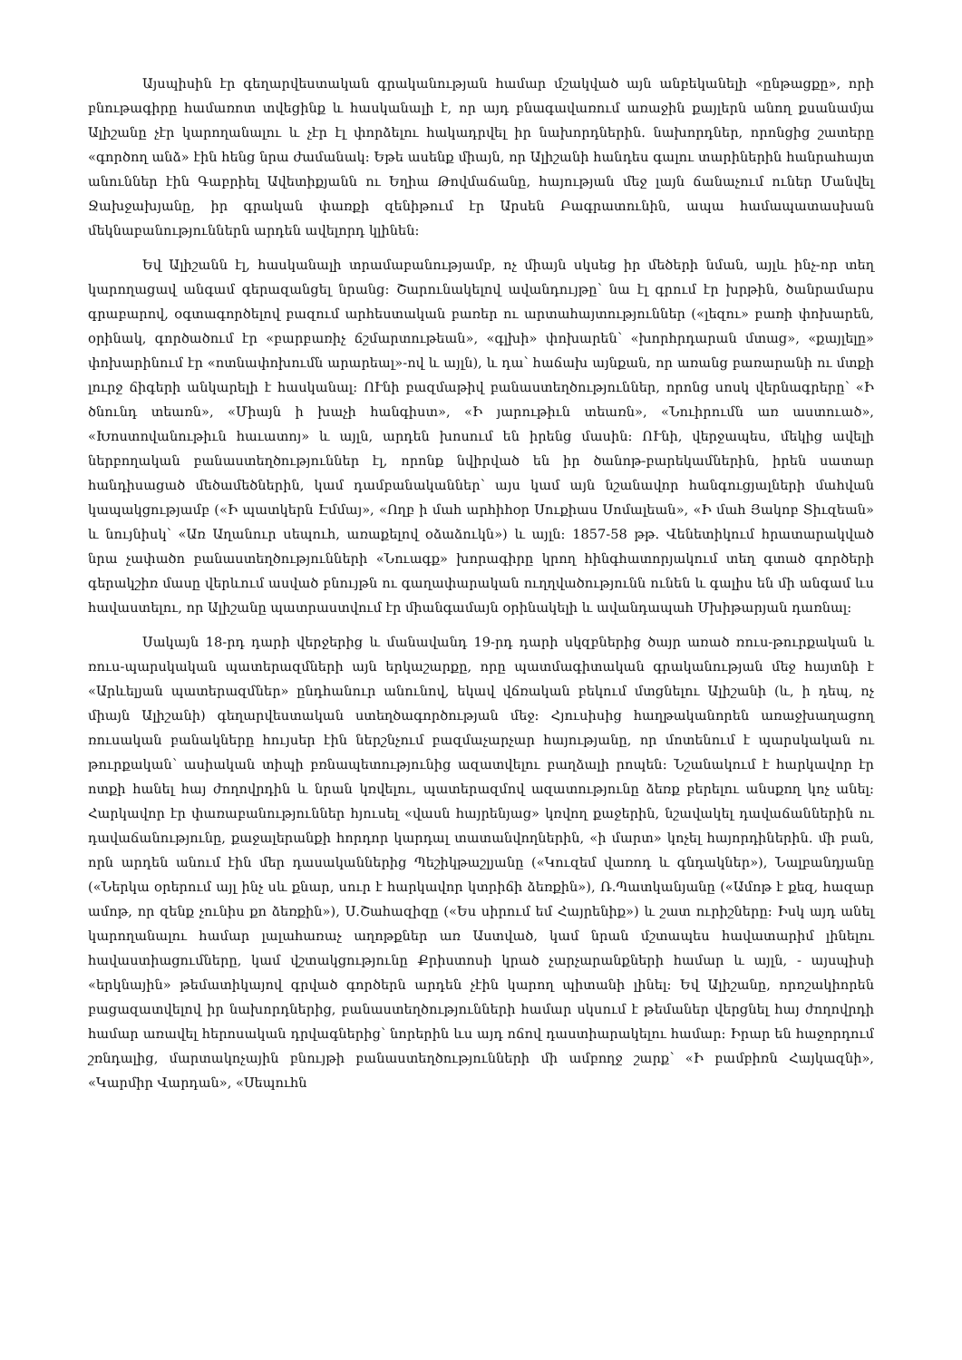Այսպիսին էր գեղարվեստական գրականության համար մշակված այն անբեկանելի «ընթացքը», որի բնութագիրը համառոտ տվեցինք և հասկանալի է, որ այդ բնագավառում առաջին քայլերն անող քսանամյա Ալիշանը չէր կարողանալու և չէր էլ փորձելու հակադրվել իր նախորդներին. նախորդներ, որոնցից շատերը «գործող անձ» էին հենց նրա ժամանակ։ Եթե ասենք միայն, որ Ալիշանի հանդես գալու տարիներին հանրահայտ անուններ էին Գաբրիել Ավետիքյանն ու Եղիա Թովմաճանը, հայության մեջ լայն ճանաչում ուներ Մանվել Ջախջախյանը, իր գրական փառքի զենիթում էր Արսեն Բագրատունին, ապա համապատասխան մեկնաբանություններն արդեն ավելորդ կլինեն։
Եվ Ալիշանն էլ, հասկանալի տրամաբանությամբ, ոչ միայն սկսեց իր մեծերի նման, այլև ինչ-որ տեղ կարողացավ անգամ գերազանցել նրանց։ Շարունակելով ավանդույթը՝ նա էլ գրում էր խրթին, ծանրամարս գրաբարով, օգտագործելով բազում արհեստական բառեր ու արտահայտություններ («լեզու» բառի փոխարեն, օրինակ, գործածում էր «բարբառիչ ճշմարտութեան», «գլխի» փոխարեն՝ «խորհրդարան մտաց», «քայլելը» փոխարինում էր «ոտնափոխումն արարեալ»-ով և այլն), և դա՝ հաճախ այնքան, որ առանց բառարանի ու մտքի լուրջ ճիգերի անկարելի է հասկանալ։ ՈՒնի բազմաթիվ բանաստեղծություններ, որոնց սոսկ վերնագրերը՝ «Ի ծնունդ տեառն», «Միայն ի խաչի հանգիստ», «Ի յարութիւն տեառն», «Նուիրումն առ աստուած», «Խոստովանութիւն հաւատոյ» և այլն, արդեն խոսում են իրենց մասին։ ՈՒնի, վերջապես, մեկից ավելի ներբողական բանաստեղծություններ էլ, որոնք նվիրված են իր ծանոթ-բարեկամներին, իրեն սատար հանդիսացած մեծամեծներին, կամ դամբանականներ՝ այս կամ այն նշանավոր հանգուցյալների մահվան կապակցությամբ («Ի պատկերն Էմմայ», «Ողբ ի մահ արհիհօր Սուքիաս Սոմալեան», «Ի մահ Յակոբ Տիւզեան» և նույնիսկ՝ «Առ Աղանուր սեպուհ, առաքելով օձաձուկն») և այլն։ 1857-58 թթ. Վենետիկում հրատարակված նրա չափածո բանաստեղծությունների «Նուագք» խորագիրը կրող հինգհատորյակում տեղ գտած գործերի գերակշիռ մասը վերևում ասված բնույթն ու գաղափարական ուղղվածությունն ունեն և գալիս են մի անգամ ևս հավաստելու, որ Ալիշանը պատրաստվում էր միանգամայն օրինակելի և ավանդապահ Մխիթարյան դառնալ։
Սակայն 18-րդ դարի վերջերից և մանավանդ 19-րդ դարի սկզբներից ծայր առած ռուս-թուրքական և ռուս-պարսկական պատերազմների այն երկաշարքը, որը պատմագիտական գրականության մեջ հայտնի է «Արևելյան պատերազմներ» ընդհանուր անունով, եկավ վճռական բեկում մտցնելու Ալիշանի (և, ի դեպ, ոչ միայն Ալիշանի) գեղարվեստական ստեղծագործության մեջ։ Հյուսիսից հաղթականորեն առաջխաղացող ռուսական բանակները հույսեր էին ներշնչում բազմաչարչար հայությանը, որ մոտենում է պարսկական ու թուրքական՝ ասիական տիպի բռնապետությունից ազատվելու բաղձալի րոպեն։ Նշանակում է հարկավոր էր ոտքի հանել հայ ժողովրդին և նրան կռվելու, պատերազմով ազատությունը ձեռք բերելու անսքող կոչ անել։ Հարկավոր էր փառաբանություններ հյուսել «վասն հայրենյաց» կռվող քաջերին, նշավակել դավաճաններին ու դավաճանությունը, քաջալերանքի հորդոր կարդալ տատանվողներին, «ի մարտ» կոչել հայորդիներին. մի բան, որն արդեն անում էին մեր դասականներից Պեշիկթաշլյանը («Կուզեմ վառոդ և գնդակներ»), Նալբանդյանը («Ներկա օրերում այլ ինչ սև քնար, սուր է հարկավոր կտրիճի ձեռքին»), Ռ.Պատկանյանը («Ամոթ է քեզ, հազար ամոթ, որ զենք չունիս քո ձեռքին»), Ս.Շահազիզը («Ես սիրում եմ Հայրենիք») և շատ ուրիշները։ Իսկ այդ անել կարողանալու համար լալահառաչ աղոթքներ առ Աստված, կամ նրան մշտապես հավատարիմ լինելու հավաստիացումները, կամ վշտակցությունը Քրիստոսի կրած չարչարանքների համար և այլն, - այսպիսի «երկնային» թեմատիկայով գրված գործերն արդեն չէին կարող պիտանի լինել։ Եվ Ալիշանը, որոշակիորեն բացազատվելով իր նախորդներից, բանաստեղծությունների համար սկսում է թեմաներ վերցնել հայ ժողովրդի համար առավել հերոսական դրվագներից՝ նորերին ևս այդ ոճով դաստիարակելու համար։ Իրար են հաջորդում շռնդալից, մարտակոչային բնույթի բանաստեղծությունների մի ամբողջ շարք՝ «Ի բամբիռն Հայկազնի», «Կարմիր Վարդան», «Սեպուհն